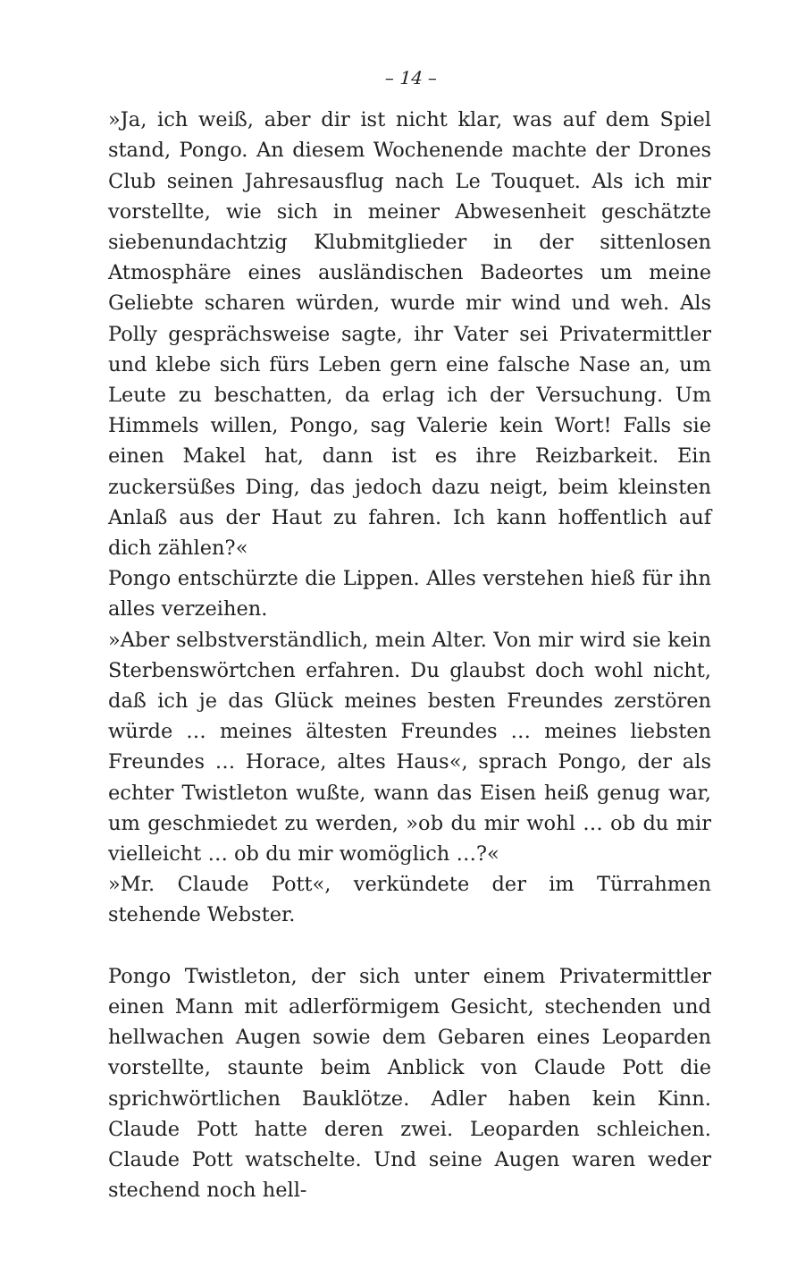– 14 –
»Ja, ich weiß, aber dir ist nicht klar, was auf dem Spiel stand, Pongo. An diesem Wochenende machte der Drones Club seinen Jahresausflug nach Le Touquet. Als ich mir vorstellte, wie sich in meiner Abwesenheit geschätzte siebenundachtzig Klubmitglieder in der sittenlosen Atmosphäre eines ausländischen Badeortes um meine Geliebte scharen würden, wurde mir wind und weh. Als Polly gesprächsweise sagte, ihr Vater sei Privatermittler und klebe sich fürs Leben gern eine falsche Nase an, um Leute zu beschatten, da erlag ich der Versuchung. Um Himmels willen, Pongo, sag Valerie kein Wort! Falls sie einen Makel hat, dann ist es ihre Reizbarkeit. Ein zuckersüßes Ding, das jedoch dazu neigt, beim kleinsten Anlaß aus der Haut zu fahren. Ich kann hoffentlich auf dich zählen?«
Pongo entschürzte die Lippen. Alles verstehen hieß für ihn alles verzeihen.
»Aber selbstverständlich, mein Alter. Von mir wird sie kein Sterbenswörtchen erfahren. Du glaubst doch wohl nicht, daß ich je das Glück meines besten Freundes zerstören würde … meines ältesten Freundes … meines liebsten Freundes … Horace, altes Haus«, sprach Pongo, der als echter Twistleton wußte, wann das Eisen heiß genug war, um geschmiedet zu werden, »ob du mir wohl … ob du mir vielleicht … ob du mir womöglich …?«
»Mr. Claude Pott«, verkündete der im Türrahmen stehende Webster.
Pongo Twistleton, der sich unter einem Privatermittler einen Mann mit adlerförmigem Gesicht, stechenden und hellwachen Augen sowie dem Gebaren eines Leoparden vorstellte, staunte beim Anblick von Claude Pott die sprichwörtlichen Bauklötze. Adler haben kein Kinn. Claude Pott hatte deren zwei. Leoparden schleichen. Claude Pott watschelte. Und seine Augen waren weder stechend noch hell-